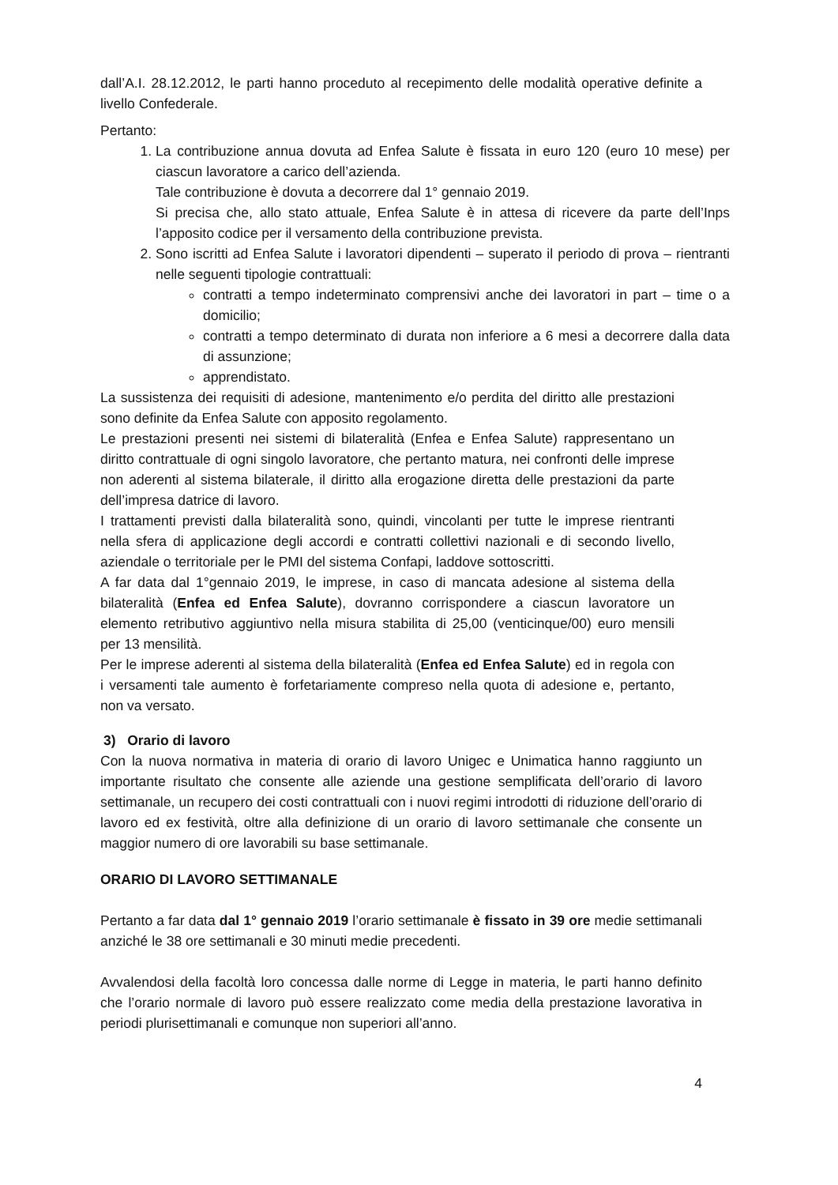dall’A.I. 28.12.2012, le parti hanno proceduto al recepimento delle modalità operative definite a livello Confederale.
Pertanto:
1. La contribuzione annua dovuta ad Enfea Salute è fissata in euro 120 (euro 10 mese) per ciascun lavoratore a carico dell’azienda.
Tale contribuzione è dovuta a decorrere dal 1° gennaio 2019.
Si precisa che, allo stato attuale, Enfea Salute è in attesa di ricevere da parte dell’Inps l’apposito codice per il versamento della contribuzione prevista.
2. Sono iscritti ad Enfea Salute i lavoratori dipendenti – superato il periodo di prova – rientranti nelle seguenti tipologie contrattuali:
contratti a tempo indeterminato comprensivi anche dei lavoratori in part – time o a domicilio;
contratti a tempo determinato di durata non inferiore a 6 mesi a decorrere dalla data di assunzione;
apprendistato.
La sussistenza dei requisiti di adesione, mantenimento e/o perdita del diritto alle prestazioni sono definite da Enfea Salute con apposito regolamento.
Le prestazioni presenti nei sistemi di bilateralità (Enfea e Enfea Salute) rappresentano un diritto contrattuale di ogni singolo lavoratore, che pertanto matura, nei confronti delle imprese non aderenti al sistema bilaterale, il diritto alla erogazione diretta delle prestazioni da parte dell’impresa datrice di lavoro.
I trattamenti previsti dalla bilateralità sono, quindi, vincolanti per tutte le imprese rientranti nella sfera di applicazione degli accordi e contratti collettivi nazionali e di secondo livello, aziendale o territoriale per le PMI del sistema Confapi, laddove sottoscritti.
A far data dal 1°gennaio 2019, le imprese, in caso di mancata adesione al sistema della bilateralità (Enfea ed Enfea Salute), dovranno corrispondere a ciascun lavoratore un elemento retributivo aggiuntivo nella misura stabilita di 25,00 (venticinque/00) euro mensili per 13 mensilità.
Per le imprese aderenti al sistema della bilateralità (Enfea ed Enfea Salute) ed in regola con i versamenti tale aumento è forfetariamente compreso nella quota di adesione e, pertanto, non va versato.
3) Orario di lavoro
Con la nuova normativa in materia di orario di lavoro Unigec e Unimatica hanno raggiunto un importante risultato che consente alle aziende una gestione semplificata dell’orario di lavoro settimanale, un recupero dei costi contrattuali con i nuovi regimi introdotti di riduzione dell’orario di lavoro ed ex festività, oltre alla definizione di un orario di lavoro settimanale che consente un maggior numero di ore lavorabili su base settimanale.
ORARIO DI LAVORO SETTIMANALE
Pertanto a far data dal 1° gennaio 2019 l’orario settimanale è fissato in 39 ore medie settimanali anziché le 38 ore settimanali e 30 minuti medie precedenti.
Avvalendosi della facoltà loro concessa dalle norme di Legge in materia, le parti hanno definito che l’orario normale di lavoro può essere realizzato come media della prestazione lavorativa in periodi plurisettimanali e comunque non superiori all’anno.
4